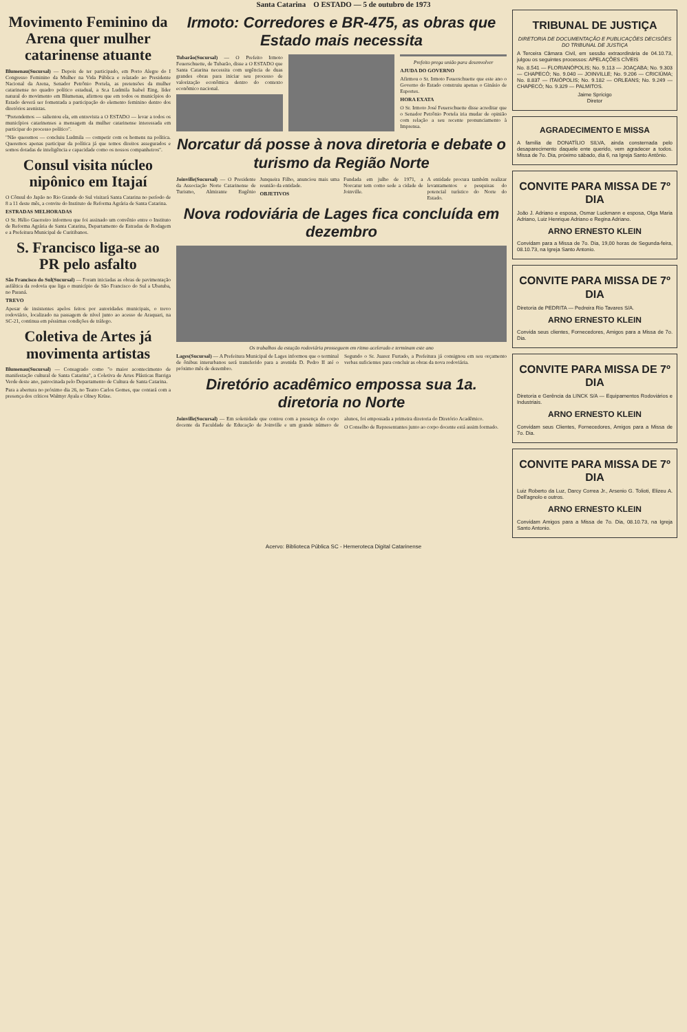Santa Catarina O ESTADO — 5 de outubro de 1973
Movimento Feminino da Arena quer mulher catarinense atuante
Blumenau(Sucursal) — Depois de ter participado, em Porto Alegre do I Congresso Feminino da Mulher na Vida Pública e relatado ao Presidente Nacional da Arena, Senador Petrônio Portela, as pretensões da mulher catarinense no quadro político estadual, a Sr.a Ludmila Isabel Eing, líder natural do movimento em Blumenau, afirmou que em todos os municípios do Estado deverá ser fomentada a participação do elemento feminino dentro dos diretórios arenistas.
"Pretendemos — salientou ela, em entrevista a O ESTADO — levar a todos os municípios catarinenses a mensagem da mulher catarinense interessada em participar do processo político".
"Não queremos — concluiu Ludmila — competir com os homens na política. Queremos apenas participar da política já que temos direitos assegurados e somos dotadas de inteligência e capacidade como os nossos companheiros".
Consul visita núcleo nipônico em Itajaí
O Cônsul do Japão no Rio Grande do Sul visitará Santa Catarina no período de 8 a 11 deste mês, a convite do Instituto de Reforma Agrária de Santa Catarina.
ESTRADAS MELHORADAS
O Sr. Hélio Guerreiro informou que foi assinado um convênio entre o Instituto de Reforma Agrária de Santa Catarina, Departamento de Estradas de Rodagem e a Prefeitura Municipal de Curitibanos.
S. Francisco liga-se ao PR pelo asfalto
São Francisco do Sul(Sucursal) — Foram iniciadas as obras de pavimentação asfáltica da rodovia que liga o município de São Francisco do Sul a Ubatuba, no Paraná.
TREVO
Apesar de insistentes apelos feitos por autoridades municipais, o trevo rodoviário, localizado na passagem de nível junto ao acesso de Araquari, na SC-21, continua em péssimas condições de tráfego.
Coletiva de Artes já movimenta artistas
Blumenau(Sucursal) — Consagrado como "o maior acontecimento de manifestação cultural de Santa Catarina", a Coletiva de Artes Plásticas Barriga Verde deste ano, patrocinada pelo Departamento de Cultura de Santa Catarina.
Para a abertura no próximo dia 26, no Teatro Carlos Gomes, que contará com a presença dos críticos Walmyr Ayala e Olney Krüse.
Irmoto: Corredores e BR-475, as obras que Estado mais necessita
Tubarão(Sucursal) — O Prefeito Irmoto Feuerschuette, de Tubarão, disse a O ESTADO que Santa Catarina necessita com urgência de duas grandes obras para iniciar seu processo de valorização econômica dentro do contexto econômico nacional.
Prefeito prega união para desenvolver
AJUDA DO GOVERNO
Afirmou o Sr. Irmoto Feuerschuette que este ano o Governo do Estado construiu apenas o Ginásio de Esportes.
HORA EXATA
O Sr. Irmoto José Feuerschuette disse acreditar que o Senador Petrônio Portela iria mudar de opinião com relação a seu recente pronunciamento à Imprensa.
Norcatur dá posse à nova diretoria e debate o turismo da Região Norte
Joinville(Sucursal) — O Presidente da Associação Norte Catarinense de Turismo, Almirante Eugênio Junqueira Filho, anunciou mais uma reunião da entidade.
OBJETIVOS
Fundada em julho de 1971, a Norcatur tem como sede a cidade de Joinville.
A entidade procura também realizar levantamentos e pesquisas do potencial turístico do Norte do Estado.
Nova rodoviária de Lages fica concluída em dezembro
Os trabalhos da estação rodoviária prosseguem em ritmo acelerado e terminam este ano
Lages(Sucursal) — A Prefeitura Municipal de Lages informou que o terminal de ônibus interurbanos será transferido para a avenida D. Pedro II até o próximo mês de dezembro.
Segundo o Sr. Juarez Furtado, a Prefeitura já consignou em seu orçamento verbas suficientes para concluir as obras da nova rodoviária.
Diretório acadêmico empossa sua 1a. diretoria no Norte
Joinville(Sucursal) — Em solenidade que contou com a presença do corpo docente da Faculdade de Educação de Joinville e um grande número de alunos, foi empossada a primeira diretoria do Diretório Acadêmico.
O Conselho de Representantes junto ao corpo docente está assim formado.
TRIBUNAL DE JUSTIÇA
DIRETORIA DE DOCUMENTAÇÃO E PUBLICAÇÕES DECISÕES DO TRIBUNAL DE JUSTIÇA
A Terceira Câmara Civil, em sessão extraordinária de 04.10.73, julgou os seguintes processos: APELAÇÕES CÍVEIS
No. 8.541 — FLORIANÓPOLIS; No. 9.113 — JOAÇABA; No. 9.303 — CHAPECÓ; No. 9.040 — JOINVILLE; No. 9.206 — CRICIÚMA; No. 8.837 — ITAIÓPOLIS; No. 9.182 — ORLEANS; No. 9.249 — CHAPECÓ; No. 9.329 — PALMITOS.
Jaime Sprícigo
Diretor
AGRADECIMENTO E MISSA
A família de DONATÍLIO SILVA, ainda consternada pelo desaparecimento daquele ente querido, vem agradecer a todos. Missa de 7o. Dia, próximo sábado, dia 6, na Igreja Santo Antônio.
CONVITE PARA MISSA DE 7º DIA
João J. Adriano e esposa, Osmar Luckmann e esposa, Olga Maria Adriano, Luiz Henrique Adriano e Regina Adriano.
ARNO ERNESTO KLEIN
Convidam para a Missa de 7o. Dia, 19,00 horas de Segunda-feira, 08.10.73, na Igreja Santo Antonio.
CONVITE PARA MISSA DE 7º DIA
Diretoria de PEDRITA — Pedreira Rio Tavares S/A.
ARNO ERNESTO KLEIN
Convida seus clientes, Fornecedores, Amigos para a Missa de 7o. Dia.
CONVITE PARA MISSA DE 7º DIA
Diretoria e Gerência da LINCK S/A — Equipamentos Rodoviários e Industriais.
ARNO ERNESTO KLEIN
Convidam seus Clientes, Fornecedores, Amigos para a Missa de 7o. Dia.
CONVITE PARA MISSA DE 7º DIA
Luiz Roberto da Luz, Darcy Correa Jr., Arsenio G. Tolioti, Elizeu A. Dell'agnolo e outros.
ARNO ERNESTO KLEIN
Convidam Amigos para a Missa de 7o. Dia, 08.10.73, na Igreja Santo Antonio.
Acervo: Biblioteca Pública SC - Hemeroteca Digital Catarinense